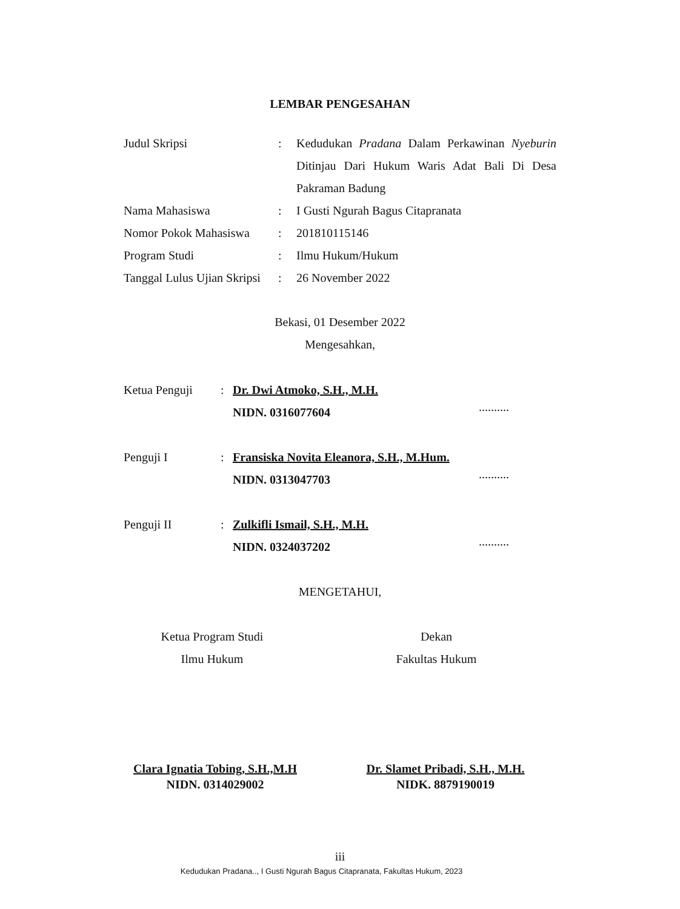LEMBAR PENGESAHAN
Judul Skripsi : Kedudukan Pradana Dalam Perkawinan Nyeburin Ditinjau Dari Hukum Waris Adat Bali Di Desa Pakraman Badung
Nama Mahasiswa : I Gusti Ngurah Bagus Citapranata
Nomor Pokok Mahasiswa : 201810115146
Program Studi : Ilmu Hukum/Hukum
Tanggal Lulus Ujian Skripsi
: 26 November 2022
Bekasi, 01 Desember 2022
Mengesahkan,
Ketua Penguji : Dr. Dwi Atmoko, S.H., M.H.
NIDN. 0316077604
..........
Penguji I : Fransiska Novita Eleanora, S.H., M.Hum.
NIDN. 0313047703
..........
Penguji II : Zulkifli Ismail, S.H., M.H.
NIDN. 0324037202
..........
MENGETAHUI,
Ketua Program Studi
Ilmu Hukum
Dekan
Fakultas Hukum
Clara Ignatia Tobing, S.H.,M.H
NIDN. 0314029002
Dr. Slamet Pribadi, S.H., M.H.
NIDK. 8879190019
iii
Kedudukan Pradana.., I Gusti Ngurah Bagus Citapranata, Fakultas Hukum, 2023